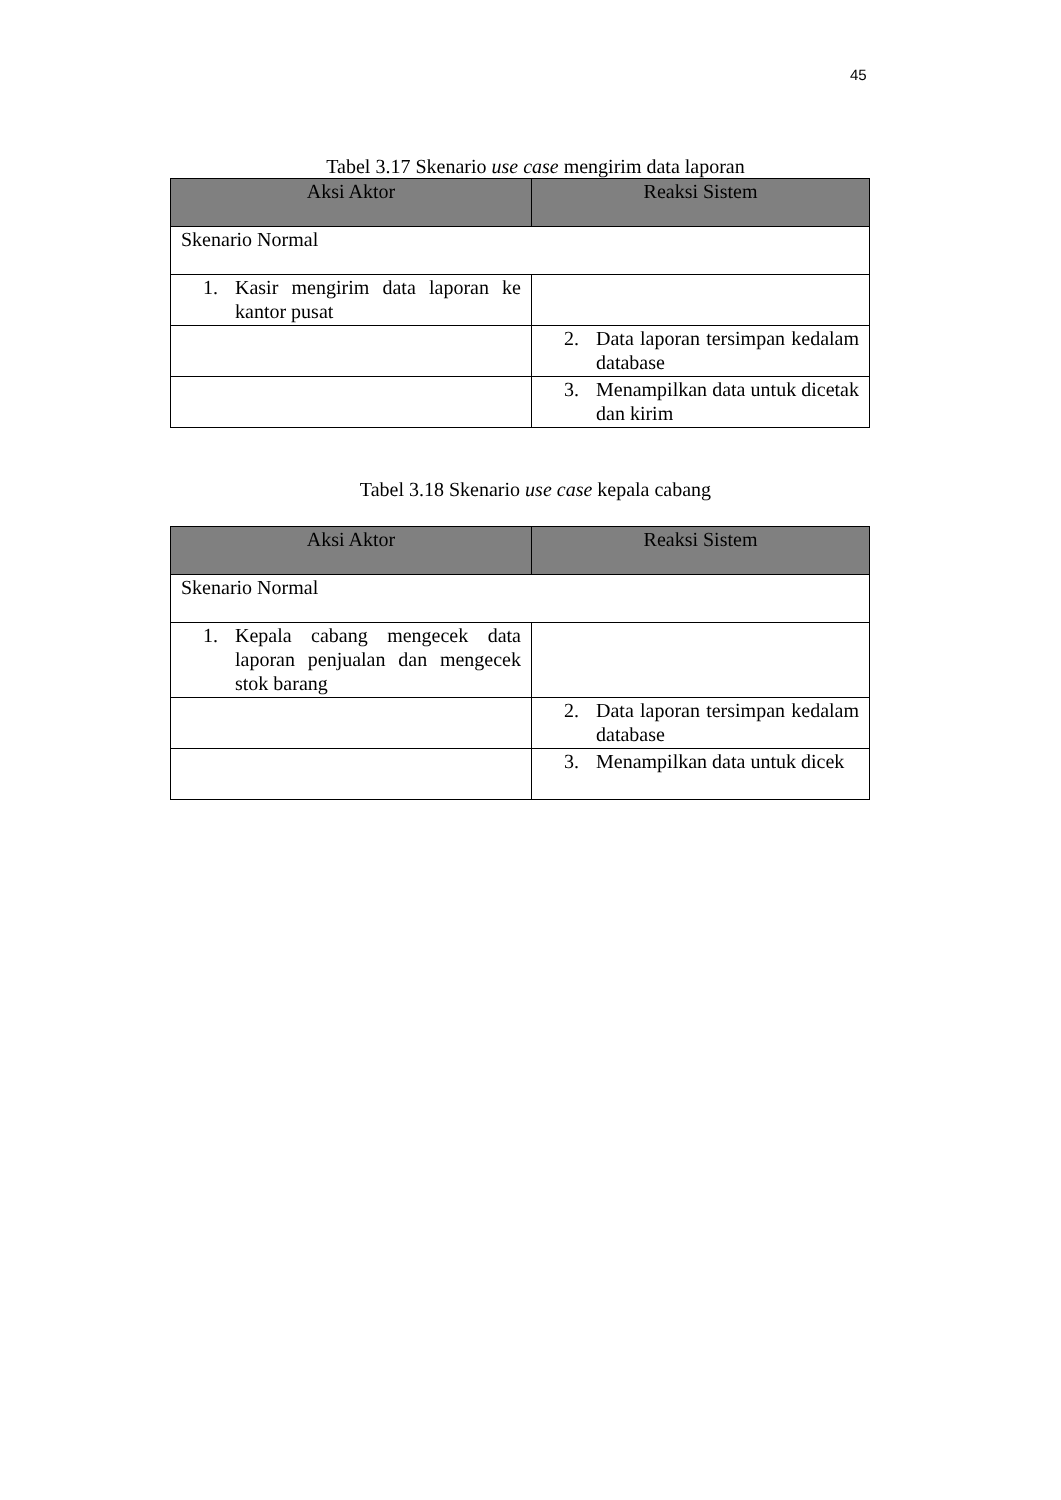45
Tabel 3.17 Skenario use case mengirim data laporan
| Aksi Aktor | Reaksi Sistem |
| --- | --- |
| Skenario Normal | |
| 1. Kasir mengirim data laporan ke kantor pusat | |
| | 2. Data laporan tersimpan kedalam database |
| | 3. Menampilkan data untuk dicetak dan kirim |
Tabel 3.18 Skenario use case kepala cabang
| Aksi Aktor | Reaksi Sistem |
| --- | --- |
| Skenario Normal | |
| 1. Kepala cabang mengecek data laporan penjualan dan mengecek stok barang | |
| | 2. Data laporan tersimpan kedalam database |
| | 3. Menampilkan data untuk dicek |